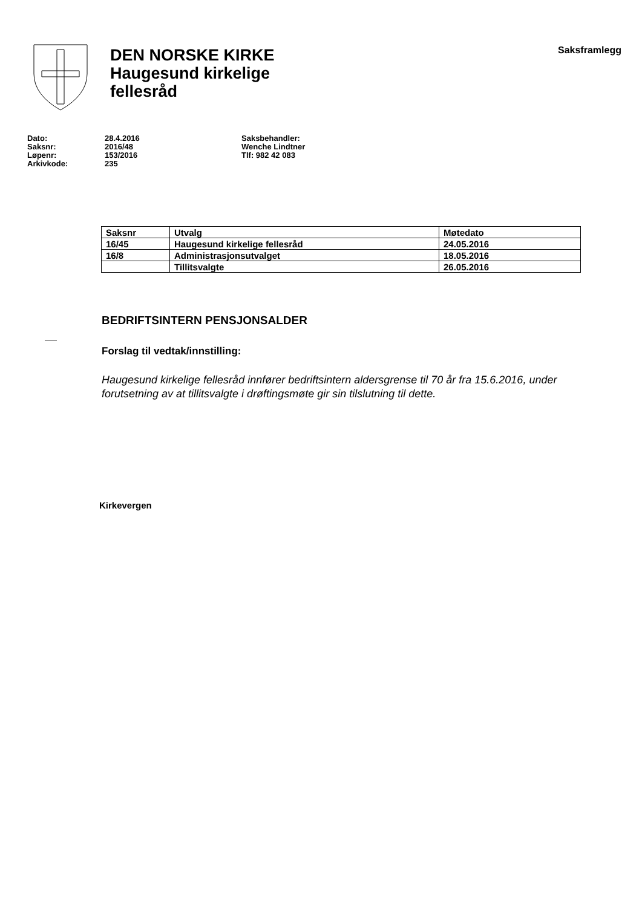DEN NORSKE KIRKE
Haugesund kirkelige
fellesråd
Saksframlegg
Dato:
Saksnr:
Løpenr:
Arkivkode:
28.4.2016
2016/48
153/2016
235
Saksbehandler:
Wenche Lindtner
Tlf: 982 42 083
| Saksnr | Utvalg | Møtedato |
| --- | --- | --- |
| 16/45 | Haugesund kirkelige fellesråd | 24.05.2016 |
| 16/8 | Administrasjonsutvalget | 18.05.2016 |
| | Tillitsvalgte | 26.05.2016 |
BEDRIFTSINTERN PENSJONSALDER
Forslag til vedtak/innstilling:
Haugesund kirkelige fellesråd innfører bedriftsintern aldersgrense til 70 år fra 15.6.2016, under forutsetning av at tillitsvalgte i drøftingsmøte gir sin tilslutning til dette.
Kirkevergen